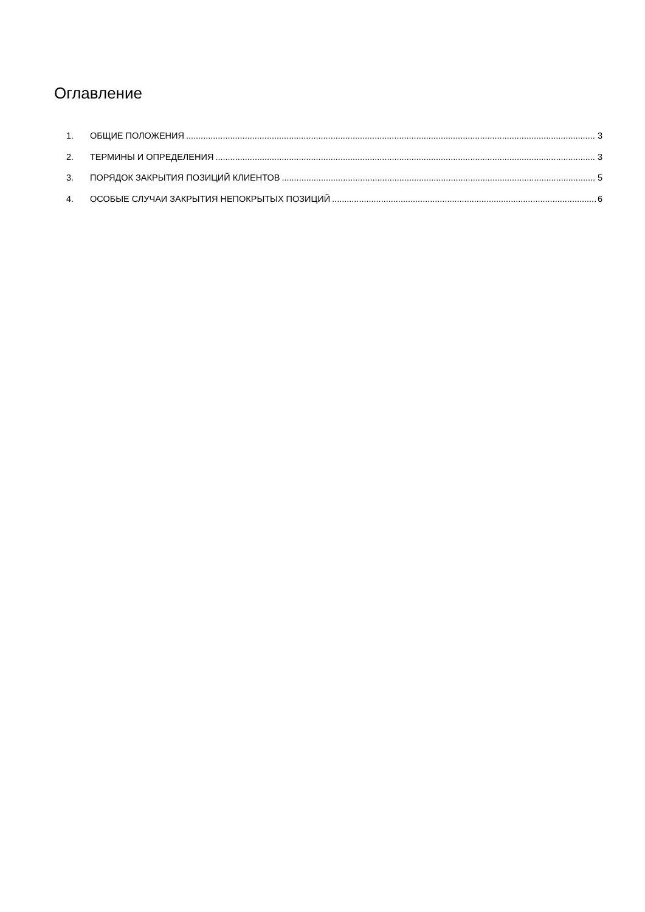Оглавление
1. ОБЩИЕ ПОЛОЖЕНИЯ 3
2. ТЕРМИНЫ И ОПРЕДЕЛЕНИЯ 3
3. ПОРЯДОК ЗАКРЫТИЯ ПОЗИЦИЙ КЛИЕНТОВ 5
4. ОСОБЫЕ СЛУЧАИ ЗАКРЫТИЯ НЕПОКРЫТЫХ ПОЗИЦИЙ 6